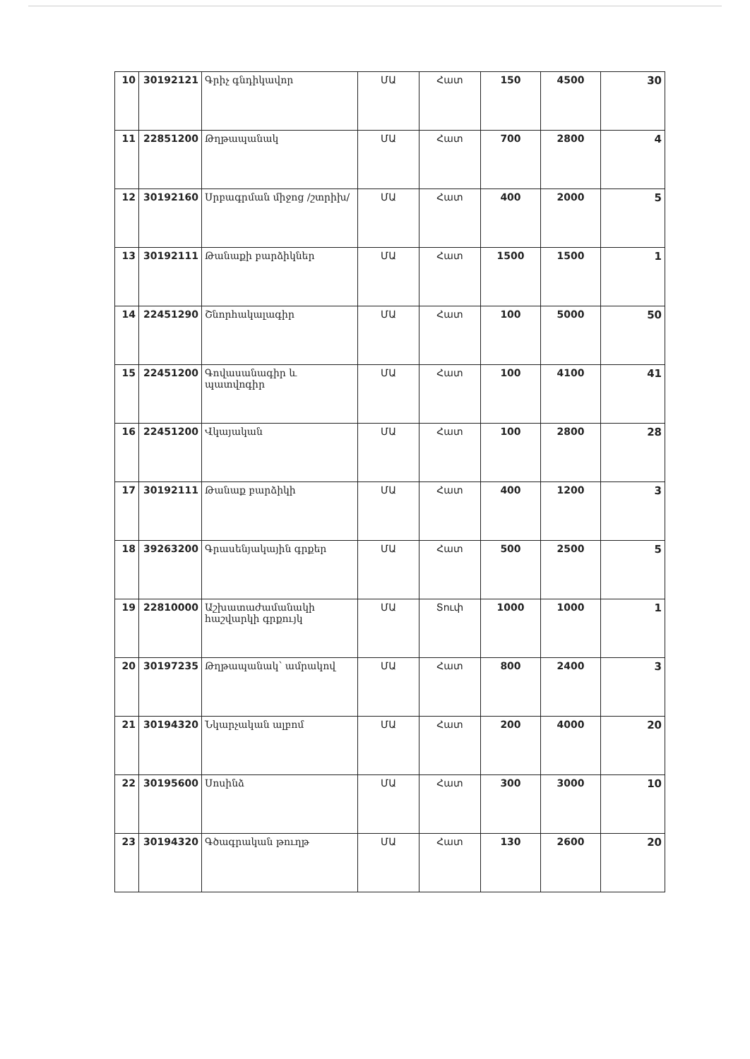| 10 | 30192121 | Գրիչ գնդիկավոր | ՄԱ | Հատ | 150 | 4500 | 30 |
| 11 | 22851200 | Թղթապանակ | ՄԱ | Հատ | 700 | 2800 | 4 |
| 12 | 30192160 | Սրբագրման միջոց /շտրիխ/ | ՄԱ | Հատ | 400 | 2000 | 5 |
| 13 | 30192111 | Թանաքի բարձիկներ | ՄԱ | Հատ | 1500 | 1500 | 1 |
| 14 | 22451290 | Շնորհակալագիր | ՄԱ | Հատ | 100 | 5000 | 50 |
| 15 | 22451200 | Գովասանագիր և պատվոգիր | ՄԱ | Հատ | 100 | 4100 | 41 |
| 16 | 22451200 | Վկայական | ՄԱ | Հատ | 100 | 2800 | 28 |
| 17 | 30192111 | Թանաք բարձիկի | ՄԱ | Հատ | 400 | 1200 | 3 |
| 18 | 39263200 | Գրասենյակային գրքեր | ՄԱ | Հատ | 500 | 2500 | 5 |
| 19 | 22810000 | Աշխատաժամանակի հաշվարկի գրքույկ | ՄԱ | Տուփ | 1000 | 1000 | 1 |
| 20 | 30197235 | Թղթապանակ՝ ամրակով | ՄԱ | Հատ | 800 | 2400 | 3 |
| 21 | 30194320 | Նկարչական ալբոմ | ՄԱ | Հատ | 200 | 4000 | 20 |
| 22 | 30195600 | Սոսինձ | ՄԱ | Հատ | 300 | 3000 | 10 |
| 23 | 30194320 | Գծագրական թուղթ | ՄԱ | Հատ | 130 | 2600 | 20 |